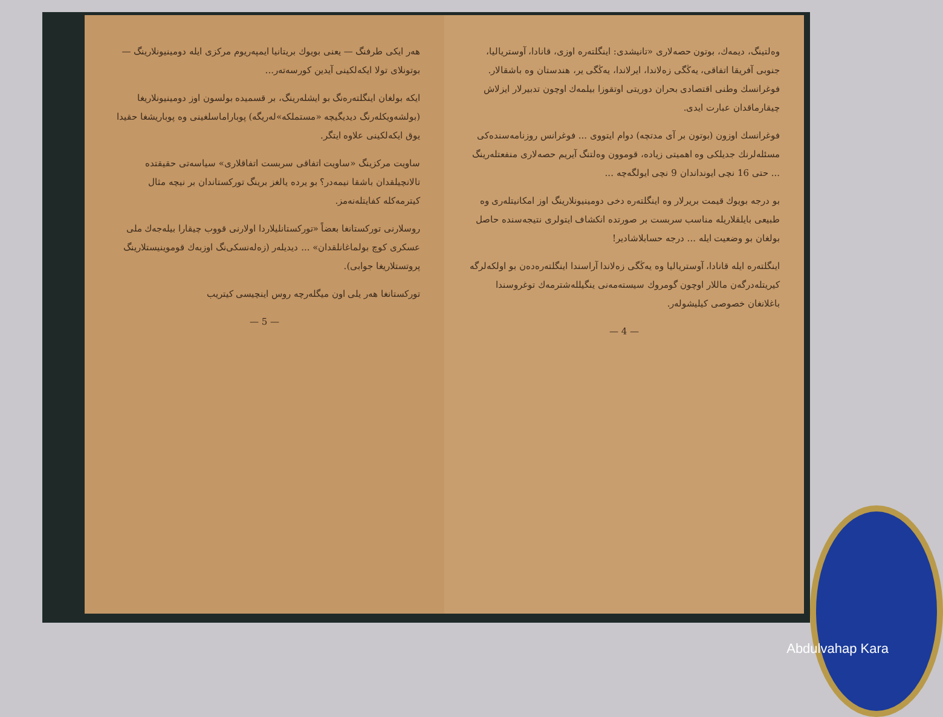هەر ایكی طرفنگ — یعنی بویوك بریتانیا ایمپەریوم مركزی ایلە دومینیونلارینگ — بوتونلای تولا ایكەلكینی آیدین كورسەتەر...
ایكە بولغان اینگلتەرەنگ بو ایشلەرینگ، بر قسمیدە بولسون اوز دومینیونلاریغا (بولشەویكلەرنگ دیدیگیچە «مستملكە»لەریگە) پوباراماسلغینی وە پوباریشغا حقیدا یوق ایكەلكینی علاوە ایتگر.
ساویت مركزینگ «ساویت اتفاقی سربست اتفاقلاری» سیاسەتی حقیقتدە تالانچیلقدان باشقا نیمەدر؟ بو یردە یالغز برینگ توركستاندان بر نیچە مثال كیترمەكلە كفایتلەنەمز.
روسلارنی توركستانغا بعضاً «توركستانلیلاردا اولارنی قووب چیقارا بیلەجەك ملی عسكری كوچ بولماغانلقدان» ... دیدیلەر (زەلەنسكی‌نگ اوزبەك قوموینیستلارینگ پروتستلاریغا جوابی).
توركستانغا هەر یلی اون میگلەرچە روس اینچیسی كیتریب
— 5 —
وەلتینگ، دیمەك، بوتون حصەلاری «تانیشدی: اینگلتەرە اوزی، قانادا، آوستریالیا، جنوبی آفریقا اتفاقی، یەڭگی زەلاندا، ایرلاندا، یەڭگی یر، هندستان وە باشقالار. فوغرانسك وطنی اقتصادی بحران دوریتی اوتقوزا بیلمەك اوچون تدبیرلار ایزلاش چیقارماقدان عبارت ایدی.
فوغرانسك اوزون (بوتون بر آی مدتچە) دوام ایتووی ... فوغرانس روزنامەسندەكی مسئلەلرنك جدیلكی وە اهمیتی زیادە، قوموون وەلتنگ آیریم حصەلاری منفعتلەرینگ ... حتی 16 نچی ایونداندان 9 نچی ایولگەچە ...
بو درجە بویوك قیمت بریرلار وە اینگلتەرە دخی دومینیونلارینگ اوز امكانیتلەری وە طبیعی بایلقلاریلە مناسب سربست بر صورتدە انكشاف ایتولری نتیجەسندە حاصل بولغان بو وضعیت ایلە ... درجە حسابلاشادیر!
اینگلتەرە ایلە قانادا، آوستریالیا وە یەڭگی زەلاندا آراسندا اینگلتەرەدەن بو اولكەلرگە كیریتلەدرگەن ماللار اوچون گومروك سیستەمەنی ینگیللەشترمەك توغروسندا باغلانغان خصوصی كیلیشولەر.
— 4 —
Abdulvahap Kara